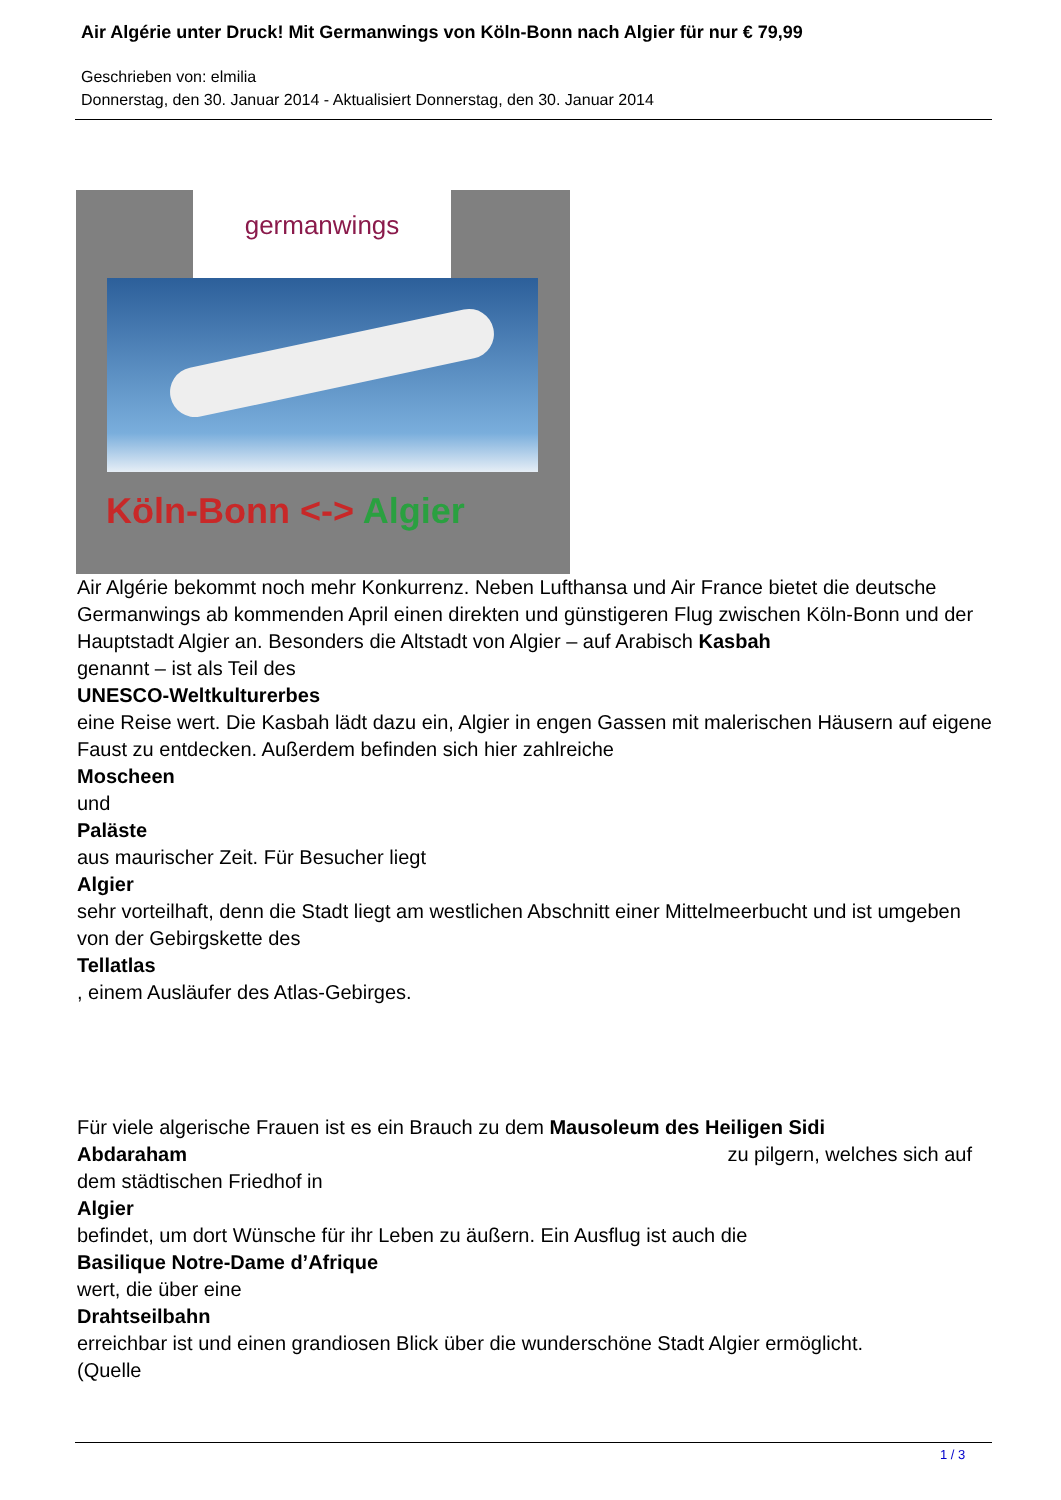Air Algérie unter Druck! Mit Germanwings von Köln-Bonn nach Algier für nur € 79,99
Geschrieben von: elmilia
Donnerstag, den 30. Januar 2014 - Aktualisiert Donnerstag, den 30. Januar 2014
germanwings
Köln-Bonn <-> Algier
Air Algérie bekommt noch mehr Konkurrenz. Neben Lufthansa und Air France bietet die deutsche Germanwings ab kommenden April einen direkten und günstigeren Flug zwischen Köln-Bonn und der Hauptstadt Algier an. Besonders die Altstadt von Algier – auf Arabisch Kasbah
genannt – ist als Teil des
UNESCO-Weltkulturerbes
eine Reise wert. Die Kasbah lädt dazu ein, Algier in engen Gassen mit malerischen Häusern auf eigene Faust zu entdecken. Außerdem befinden sich hier zahlreiche
Moscheen
und
Paläste
aus maurischer Zeit. Für Besucher liegt
Algier
sehr vorteilhaft, denn die Stadt liegt am westlichen Abschnitt einer Mittelmeerbucht und ist umgeben von der Gebirgskette des
Tellatlas
, einem Ausläufer des Atlas-Gebirges.
Für viele algerische Frauen ist es ein Brauch zu dem Mausoleum des Heiligen Sidi
Abdaraham zu pilgern, welches sich auf
dem städtischen Friedhof in
Algier
befindet, um dort Wünsche für ihr Leben zu äußern. Ein Ausflug ist auch die
Basilique Notre-Dame d’Afrique
wert, die über eine
Drahtseilbahn
erreichbar ist und einen grandiosen Blick über die wunderschöne Stadt Algier ermöglicht.
(Quelle
1 / 3